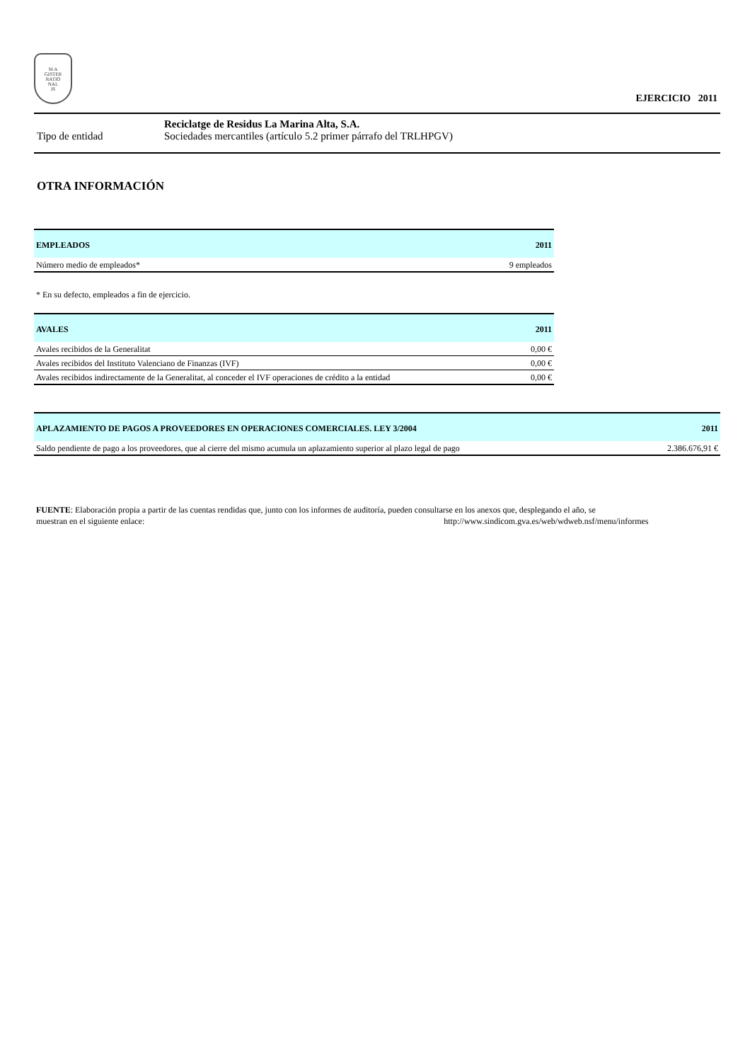M A
GISTER
RATIO
NAL
IS
EJERCICIO 2011
Reciclatge de Residus La Marina Alta, S.A.
Tipo de entidad Sociedades mercantiles (artículo 5.2 primer párrafo del TRLHPGV)
OTRA INFORMACIÓN
| EMPLEADOS | 2011 |
| --- | --- |
| Número medio de empleados* | 9 empleados |
* En su defecto, empleados a fin de ejercicio.
| AVALES | 2011 |
| --- | --- |
| Avales recibidos de la Generalitat | 0,00 € |
| Avales recibidos del Instituto Valenciano de Finanzas (IVF) | 0,00 € |
| Avales recibidos indirectamente de la Generalitat, al conceder el IVF operaciones de crédito a la entidad | 0,00 € |
| APLAZAMIENTO DE PAGOS A PROVEEDORES EN OPERACIONES COMERCIALES. LEY 3/2004 | 2011 |
| --- | --- |
| Saldo pendiente de pago a los proveedores, que al cierre del mismo acumula un aplazamiento superior al plazo legal de pago | 2.386.676,91 € |
FUENTE: Elaboración propia a partir de las cuentas rendidas que, junto con los informes de auditoría, pueden consultarse en los anexos que, desplegando el año, se
muestran en el siguiente enlace: http://www.sindicom.gva.es/web/wdweb.nsf/menu/informes